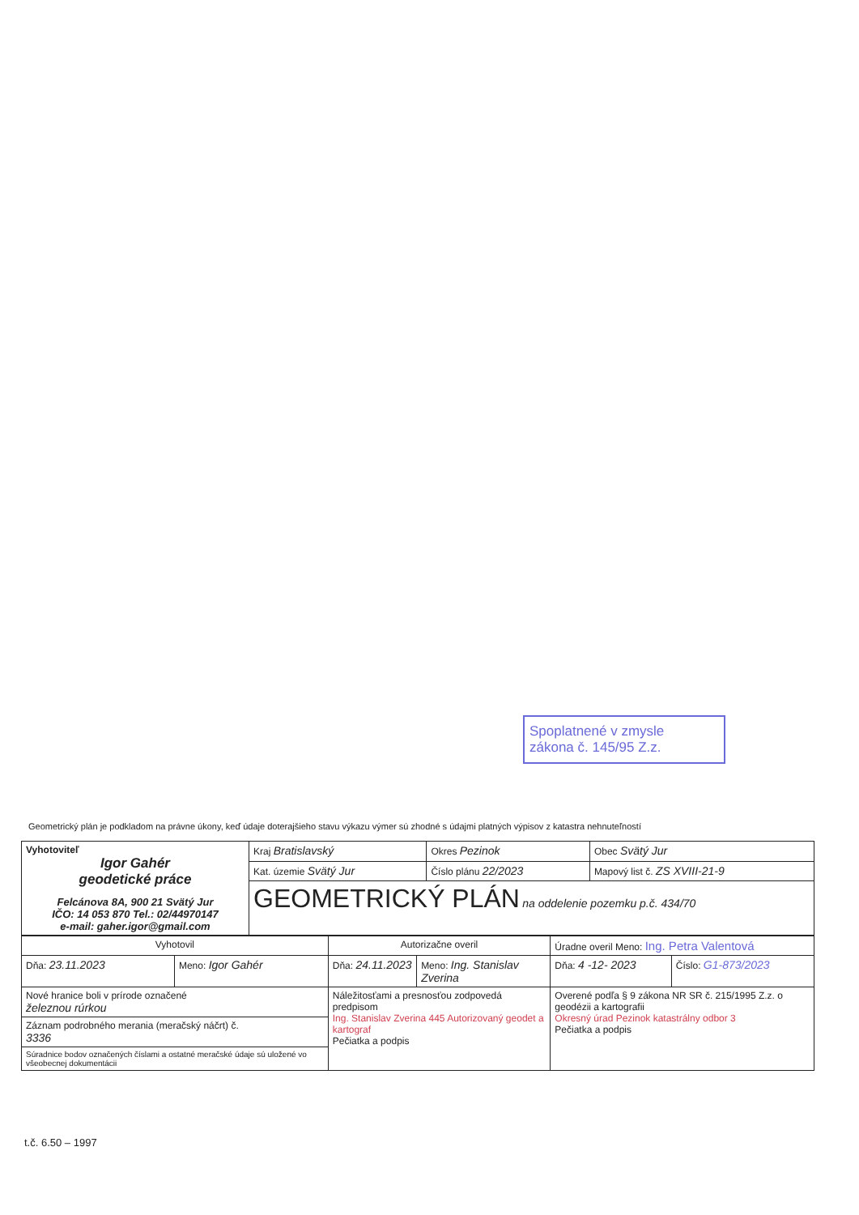Spoplatnené v zmysle
zákona č. 145/95 Z.z.
Geometrický plán je podkladom na právne úkony, keď údaje doterajšieho stavu výkazu výmer sú zhodné s údajmi platných výpisov z katastra nehnuteľností
| Vyhotoviteľ Igor Gahér geodetické práce Felcánova 8A, 900 21 Svätý Jur IČO: 14 053 870 Tel.: 02/44970147 e-mail: gaher.igor@gmail.com | Kraj Bratislavský | Okres Pezinok | Obec Svätý Jur |
| | Kat. územie Svätý Jur | Číslo plánu 22/2023 | Mapový list č. ZS XVIII-21-9 |
| | GEOMETRICKÝ PLÁN na oddelenie pozemku p.č. 434/70 | | |
| Vyhotovil | | Autorizačne overil | | Úradne overil Meno: Ing. Petra Valentová | |
| Dňa: 23.11.2023 | Meno: Igor Gahér | Dňa: 24.11.2023 | Meno: Ing. Stanislav Zverina | Dňa: 4 -12- 2023 | Číslo: G1-873/2023 |
| Nové hranice boli v prírode označené železnou rúrkou | | Náležitosťami a presnosťou zodpovedá predpisom Ing. Stanislav Zverina 445 Autorizovaný geodet a kartograf Pečiatka a podpis | | Overené podľa § 9 zákona NR SR č. 215/1995 Z.z. o geodézii a kartografii Okresný úrad Pezinok katastrálny odbor 3 Pečiatka a podpis | |
| Záznam podrobného merania (meračský náčrt) č. 3336 | | | | | |
| Súradnice bodov označených číslami a ostatné meračské údaje sú uložené vo všeobecnej dokumentácii | | | | | |
t.č. 6.50 – 1997